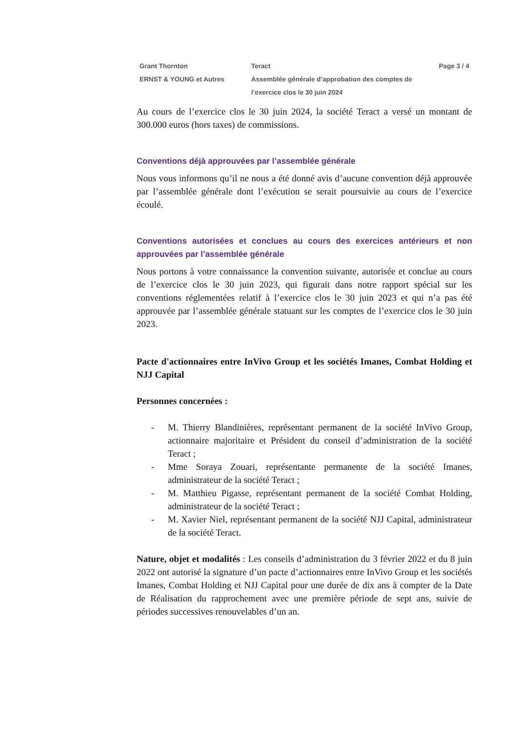Grant Thornton
ERNST & YOUNG et Autres
Teract
Assemblée générale d’approbation des comptes de l’exercice clos le 30 juin 2024
Page 3 / 4
Au cours de l’exercice clos le 30 juin 2024, la société Teract a versé un montant de 300.000 euros (hors taxes) de commissions.
Conventions déjà approuvées par l’assemblée générale
Nous vous informons qu’il ne nous a été donné avis d’aucune convention déjà approuvée par l’assemblée générale dont l’exécution se serait poursuivie au cours de l’exercice écoulé.
Conventions autorisées et conclues au cours des exercices antérieurs et non approuvées par l’assemblée générale
Nous portons à votre connaissance la convention suivante, autorisée et conclue au cours de l’exercice clos le 30 juin 2023, qui figurait dans notre rapport spécial sur les conventions réglementées relatif à l’exercice clos le 30 juin 2023 et qui n’a pas été approuvée par l’assemblée générale statuant sur les comptes de l’exercice clos le 30 juin 2023.
Pacte d'actionnaires entre InVivo Group et les sociétés Imanes, Combat Holding et NJJ Capital
Personnes concernées :
- M. Thierry Blandinières, représentant permanent de la société InVivo Group, actionnaire majoritaire et Président du conseil d’administration de la société Teract ;
- Mme Soraya Zouari, représentante permanente de la société Imanes, administrateur de la société Teract ;
- M. Matthieu Pigasse, représentant permanent de la société Combat Holding, administrateur de la société Teract ;
- M. Xavier Niel, représentant permanent de la société NJJ Capital, administrateur de la société Teract.
Nature, objet et modalités : Les conseils d’administration du 3 février 2022 et du 8 juin 2022 ont autorisé la signature d’un pacte d’actionnaires entre InVivo Group et les sociétés Imanes, Combat Holding et NJJ Capital pour une durée de dix ans à compter de la Date de Réalisation du rapprochement avec une première période de sept ans, suivie de périodes successives renouvelables d’un an.